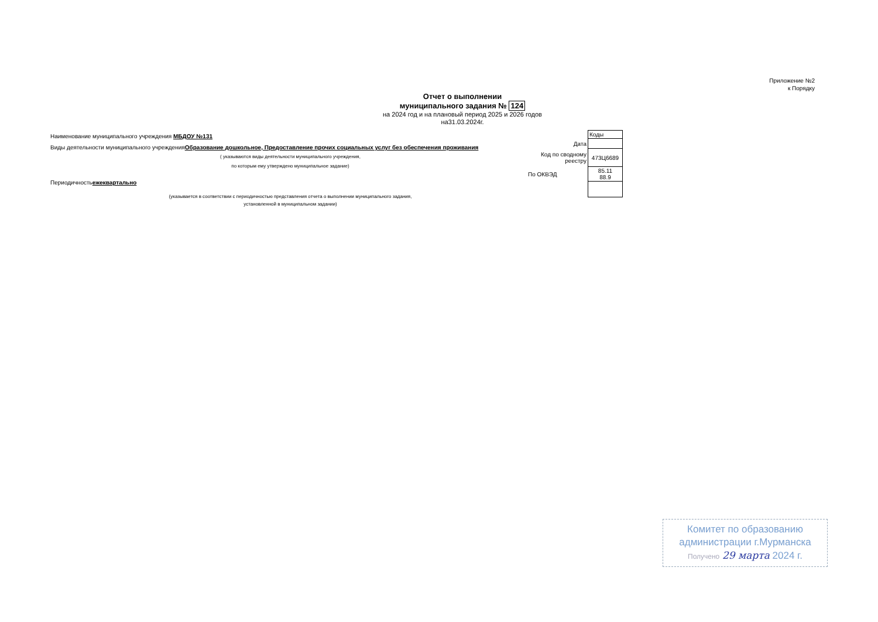Приложение №2
к Порядку
Отчет о выполнении
муниципального задания № 124
на 2024 год и на плановый период 2025 и 2026 годов
на31.03.2024г.
Наименование муниципального учреждения МБДОУ №131
Виды деятельности муниципального учрежденияОбразование дошкольное, Предоставление прочих социальных услуг без обеспечения проживания
( указываются виды деятельности муниципального учреждения,
по которым ему утверждено муниципальное задание)
Периодичностьежеквартально
(указывается в соответствии с периодичностью представления отчета о выполнении муниципального задания,
установленной в муниципальном задании)
| | Коды |
| Дата | |
| Код по сводному реестру | 473Ц6689 |
| По ОКВЭД | 85.11 88.9 |
Комитет по образованию
администрации г.Мурманска
Получено 29 марта 2024 г.